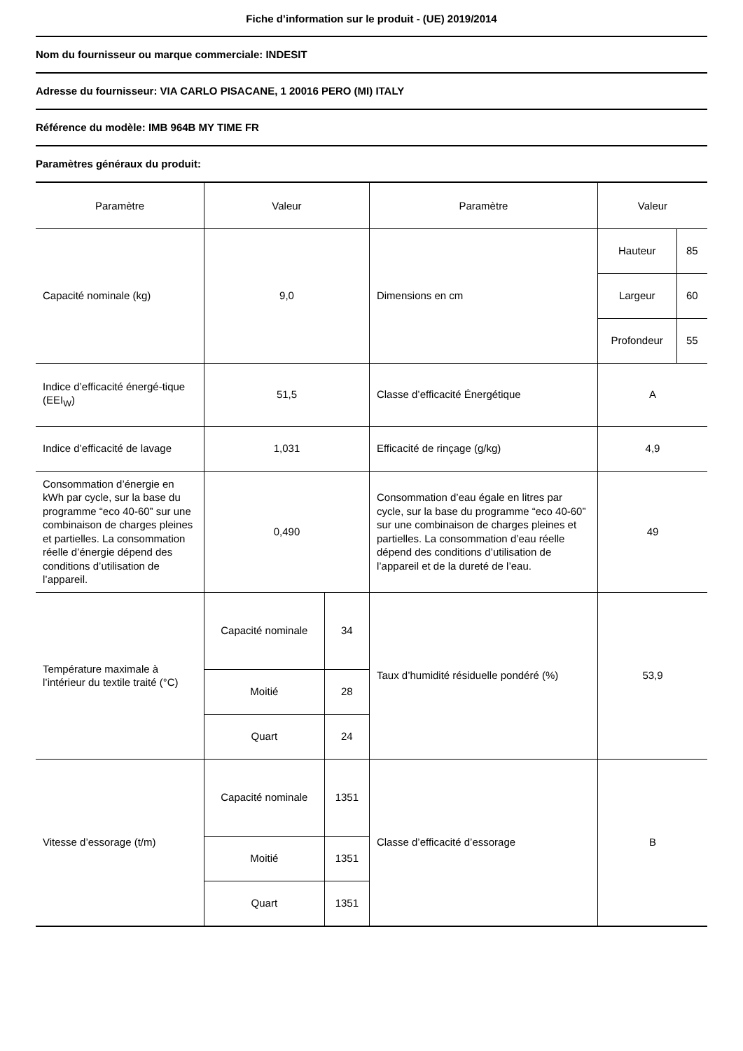Fiche d’information sur le produit - (UE) 2019/2014
Nom du fournisseur ou marque commerciale: INDESIT
Adresse du fournisseur: VIA CARLO PISACANE, 1 20016 PERO (MI) ITALY
Référence du modèle: IMB 964B MY TIME FR
Paramètres généraux du produit:
| Paramètre | Valeur | | Paramètre | Valeur | |
| Capacité nominale (kg) | 9,0 | | Dimensions en cm | Hauteur | 85 |
| | | | | Largeur | 60 |
| | | | | Profondeur | 55 |
| Indice d’efficacité énergé-tique (EEI<sub>W</sub>) | 51,5 | | Classe d’efficacité Énergétique | A | |
| Indice d’efficacité de lavage | 1,031 | | Efficacité de rinçage (g/kg) | 4,9 | |
| Consommation d’énergie en kWh par cycle, sur la base du programme “eco 40-60” sur une combinaison de charges pleines et partielles. La consommation réelle d’énergie dépend des conditions d’utilisation de l’appareil. | 0,490 | | Consommation d’eau égale en litres par cycle, sur la base du programme “eco 40-60” sur une combinaison de charges pleines et partielles. La consommation d’eau réelle dépend des conditions d’utilisation de l’appareil et de la dureté de l’eau. | 49 | |
| Température maximale à l’intérieur du textile traité (°C) | Capacité nominale | 34 | Taux d’humidité résiduelle pondéré (%) | 53,9 | |
| | Moitié | 28 | | | |
| | Quart | 24 | | | |
| Vitesse d’essorage (t/m) | Capacité nominale | 1351 | Classe d’efficacité d’essorage | B | |
| | Moitié | 1351 | | | |
| | Quart | 1351 | | | |